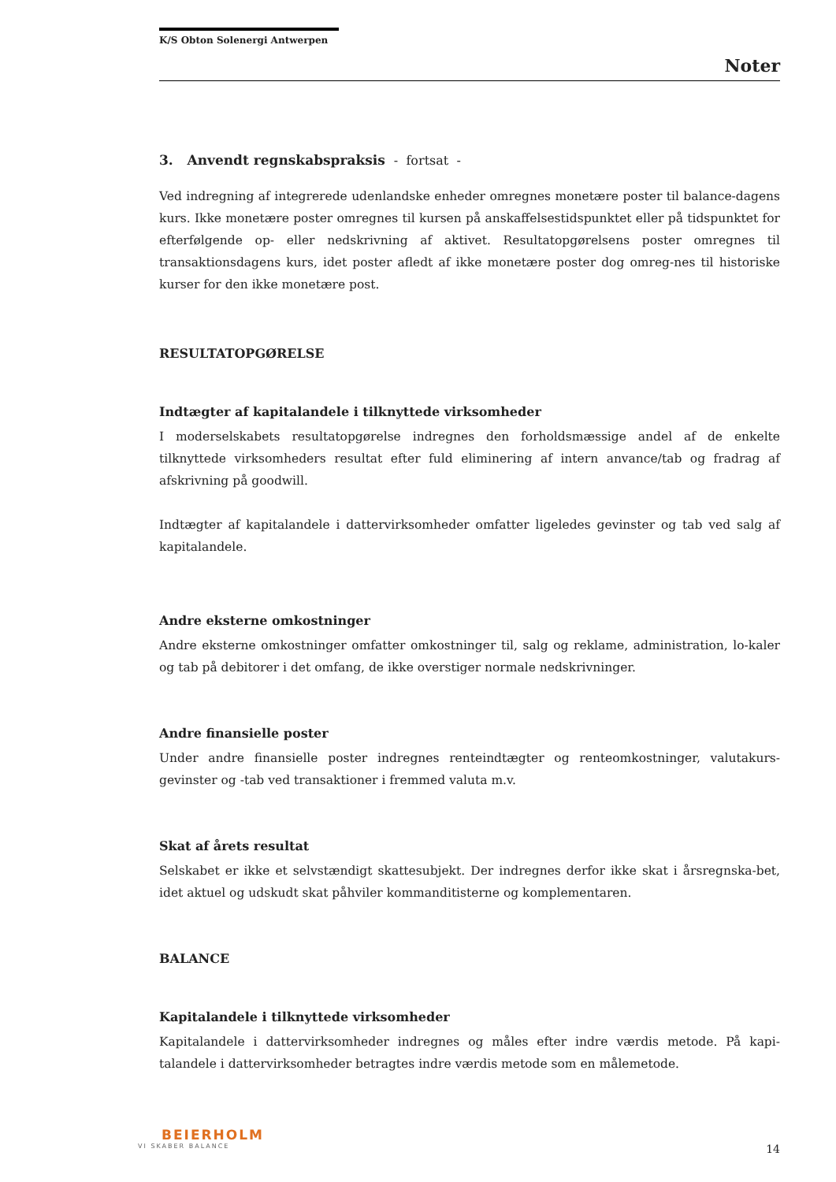K/S Obton Solenergi Antwerpen
Noter
3. Anvendt regnskabspraksis - fortsat -
Ved indregning af integrerede udenlandske enheder omregnes monetære poster til balance-dagens kurs. Ikke monetære poster omregnes til kursen på anskaffelsestidspunktet eller på tidspunktet for efterfølgende op- eller nedskrivning af aktivet. Resultatopgørelsens poster omregnes til transaktionsdagens kurs, idet poster afledt af ikke monetære poster dog omreg-nes til historiske kurser for den ikke monetære post.
RESULTATOPGØRELSE
Indtægter af kapitalandele i tilknyttede virksomheder
I moderselskabets resultatopgørelse indregnes den forholdsmæssige andel af de enkelte tilknyttede virksomheders resultat efter fuld eliminering af intern anvance/tab og fradrag af afskrivning på goodwill.
Indtægter af kapitalandele i dattervirksomheder omfatter ligeledes gevinster og tab ved salg af kapitalandele.
Andre eksterne omkostninger
Andre eksterne omkostninger omfatter omkostninger til, salg og reklame, administration, lo-kaler og tab på debitorer i det omfang, de ikke overstiger normale nedskrivninger.
Andre finansielle poster
Under andre finansielle poster indregnes renteindtægter og renteomkostninger, valutakurs-gevinster og -tab ved transaktioner i fremmed valuta m.v.
Skat af årets resultat
Selskabet er ikke et selvstændigt skattesubjekt. Der indregnes derfor ikke skat i årsregnska-bet, idet aktuel og udskudt skat påhviler kommanditisterne og komplementaren.
BALANCE
Kapitalandele i tilknyttede virksomheder
Kapitalandele i dattervirksomheder indregnes og måles efter indre værdis metode. På kapi-talandele i dattervirksomheder betragtes indre værdis metode som en målemetode.
BEIERHOLM
VI SKABER BALANCE
14